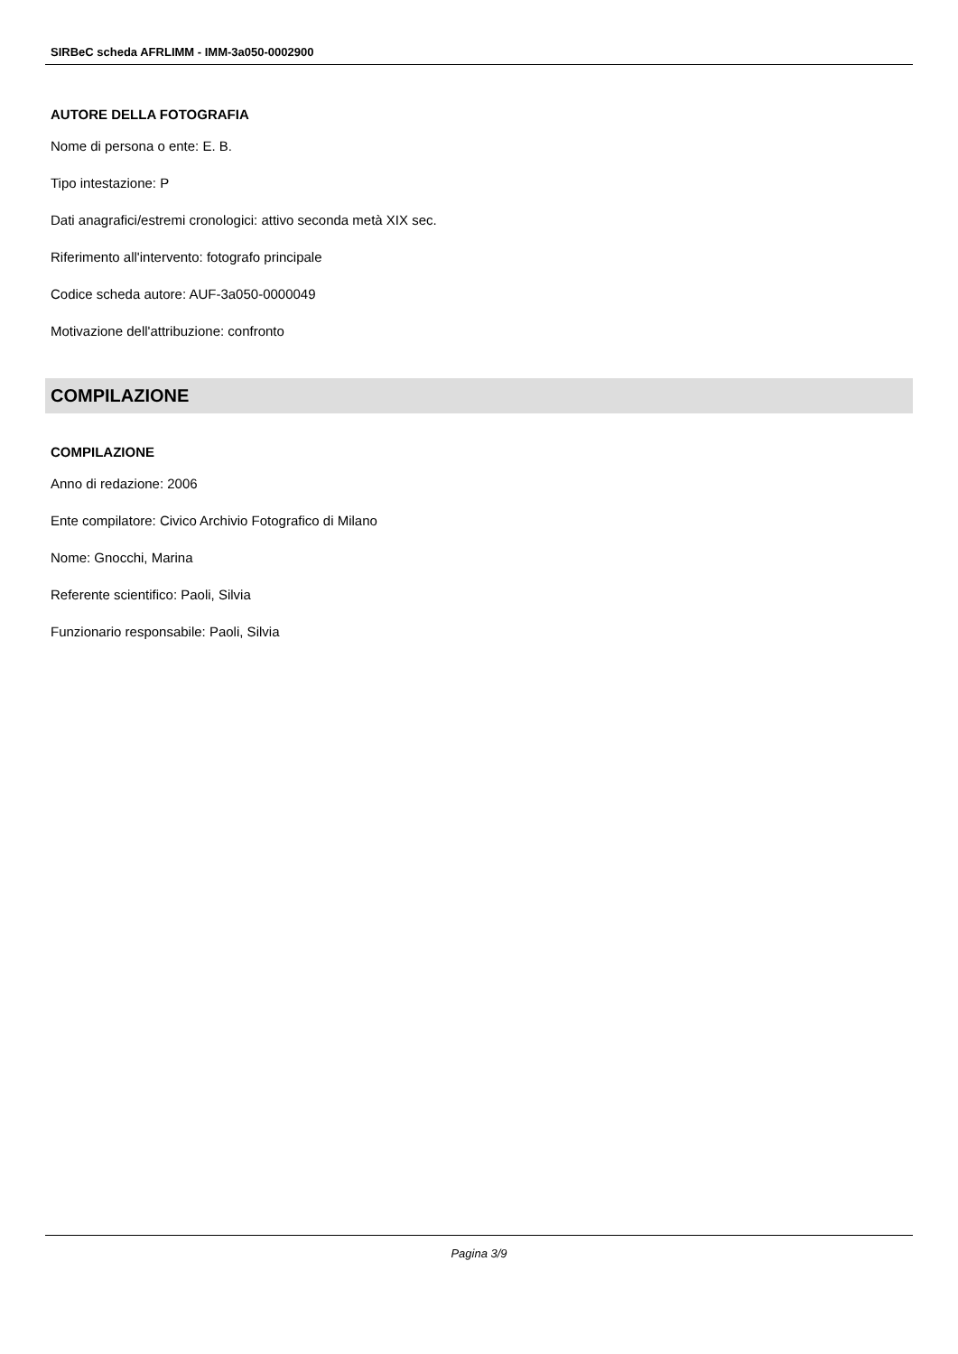SIRBeC scheda AFRLIMM - IMM-3a050-0002900
AUTORE DELLA FOTOGRAFIA
Nome di persona o ente: E. B.
Tipo intestazione: P
Dati anagrafici/estremi cronologici: attivo seconda metà XIX sec.
Riferimento all'intervento: fotografo principale
Codice scheda autore: AUF-3a050-0000049
Motivazione dell'attribuzione: confronto
COMPILAZIONE
COMPILAZIONE
Anno di redazione: 2006
Ente compilatore: Civico Archivio Fotografico di Milano
Nome: Gnocchi, Marina
Referente scientifico: Paoli, Silvia
Funzionario responsabile: Paoli, Silvia
Pagina 3/9